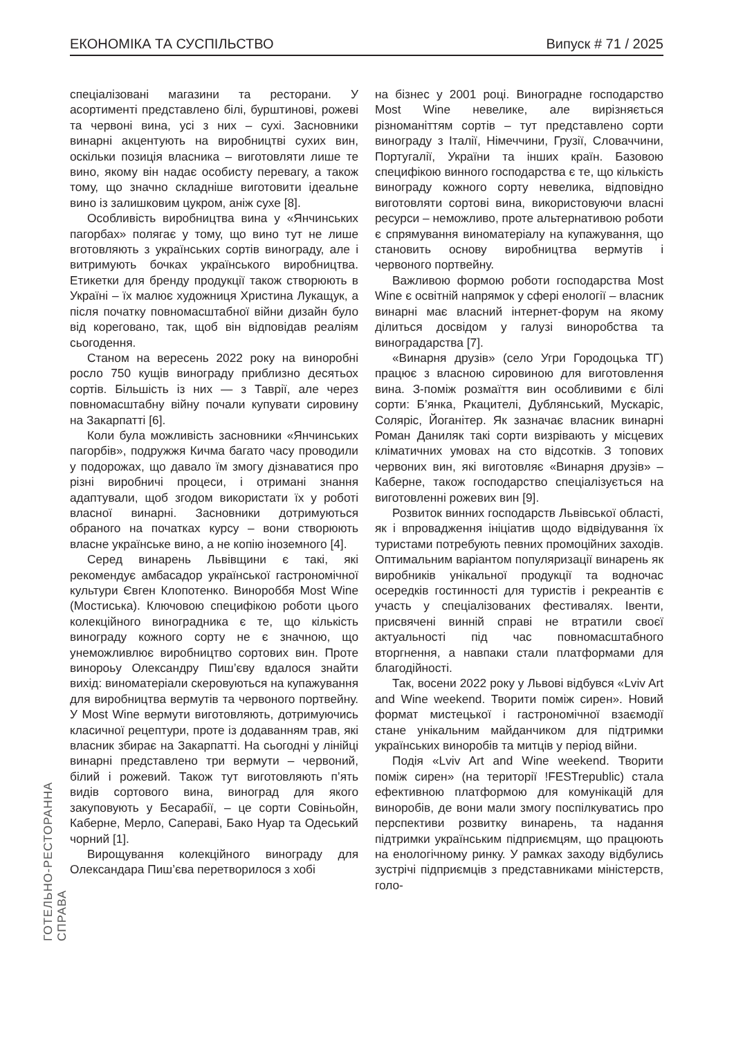ЕКОНОМІКА ТА СУСПІЛЬСТВО Випуск # 71 / 2025
спеціалізовані магазини та ресторани. У асортименті представлено білі, бурштинові, рожеві та червоні вина, усі з них – сухі. Засновники винарні акцентують на виробництві сухих вин, оскільки позиція власника – виготовляти лише те вино, якому він надає особисту перевагу, а також тому, що значно складніше виготовити ідеальне вино із залишковим цукром, аніж сухе [8].
Особливість виробництва вина у «Янчинських пагорбах» полягає у тому, що вино тут не лише вготовляють з українських сортів винограду, але і витримують бочках українського виробництва. Етикетки для бренду продукції також створюють в Україні – їх малює художниця Христина Лукащук, а після початку повномасштабної війни дизайн було від кореговано, так, щоб він відповідав реаліям сьогодення.
Станом на вересень 2022 року на виноробні росло 750 кущів винограду приблизно десятьох сортів. Більшість із них — з Таврії, але через повномасштабну війну почали купувати сировину на Закарпатті [6].
Коли була можливість засновники «Янчинських пагорбів», подружжя Кичма багато часу проводили у подорожах, що давало їм змогу дізнаватися про різні виробничі процеси, і отримані знання адаптували, щоб згодом використати їх у роботі власної винарні. Засновники дотримуються обраного на початках курсу – вони створюють власне українське вино, а не копію іноземного [4].
Серед винарень Львівщини є такі, які рекомендує амбасадор української гастрономічної культури Євген Клопотенко. Винороббя Most Wine (Мостиська). Ключовою специфікою роботи цього колекційного виноградника є те, що кількість винограду кожного сорту не є значною, що унеможливлює виробництво сортових вин. Проте винороьу Олександру Пиш’єву вдалося знайти вихід: виноматеріали скеровуються на купажування для виробництва вермутів та червоного портвейну. У Most Wine вермути виготовляють, дотримуючись класичної рецептури, проте із додаванням трав, які власник збирає на Закарпатті. На сьогодні у лінійці винарні представлено три вермути – червоний, білий і рожевий. Також тут виготовляють п’ять видів сортового вина, виноград для якого закуповують у Бесарабії, – це сорти Совіньойн, Каберне, Мерло, Сапераві, Бако Нуар та Одеський чорний [1].
Вирощування колекційного винограду для Олександара Пиш’єва перетворилося з хобі
на бізнес у 2001 році. Виноградне господарство Most Wine невелике, але вирізняється різноманіттям сортів – тут представлено сорти винограду з Італії, Німеччини, Грузії, Словаччини, Португалії, України та інших країн. Базовою специфікою винного господарства є те, що кількість винограду кожного сорту невелика, відповідно виготовляти сортові вина, використовуючи власні ресурси – неможливо, проте альтернативою роботи є спрямування виноматеріалу на купажування, що становить основу виробництва вермутів і червоного портвейну.
Важливою формою роботи господарства Most Wine є освітній напрямок у сфері енології – власник винарні має власний інтернет-форум на якому ділиться досвідом у галузі виноробства та виноградарства [7].
«Винарня друзів» (село Угри Городоцька ТГ) працює з власною сировиною для виготовлення вина. З-поміж розмаїття вин особливими є білі сорти: Б’янка, Ркацителі, Дублянський, Мускаріс, Соляріс, Йоганітер. Як зазначає власник винарні Роман Даниляк такі сорти визрівають у місцевих кліматичних умовах на сто відсотків. З топових червоних вин, які виготовляє «Винарня друзів» – Каберне, також господарство спеціалізується на виготовленні рожевих вин [9].
Розвиток винних господарств Львівської області, як і впровадження ініціатив щодо відвідування їх туристами потребують певних промоційних заходів. Оптимальним варіантом популяризації винарень як виробників унікальної продукції та водночас осередків гостинності для туристів і рекреантів є участь у спеціалізованих фестивалях. Івенти, присвячені винній справі не втратили своєї актуальності під час повномасштабного вторгнення, а навпаки стали платформами для благодійності.
Так, восени 2022 року у Львові відбувся «Lviv Art and Wine weekend. Творити поміж сирен». Новий формат мистецької і гастрономічної взаємодії стане унікальним майданчиком для підтримки українських виноробів та митців у період війни.
Подія «Lviv Art and Wine weekend. Творити поміж сирен» (на території !FESTrepublic) стала ефективною платформою для комунікацій для виноробів, де вони мали змогу поспілкуватись про перспективи розвитку винарень, та надання підтримки українським підприємцям, що працюють на енологічному ринку. У рамках заходу відбулись зустрічі підприємців з представниками міністерств, голо-
ГОТЕЛЬНО-РЕСТОРАННА СПРАВА